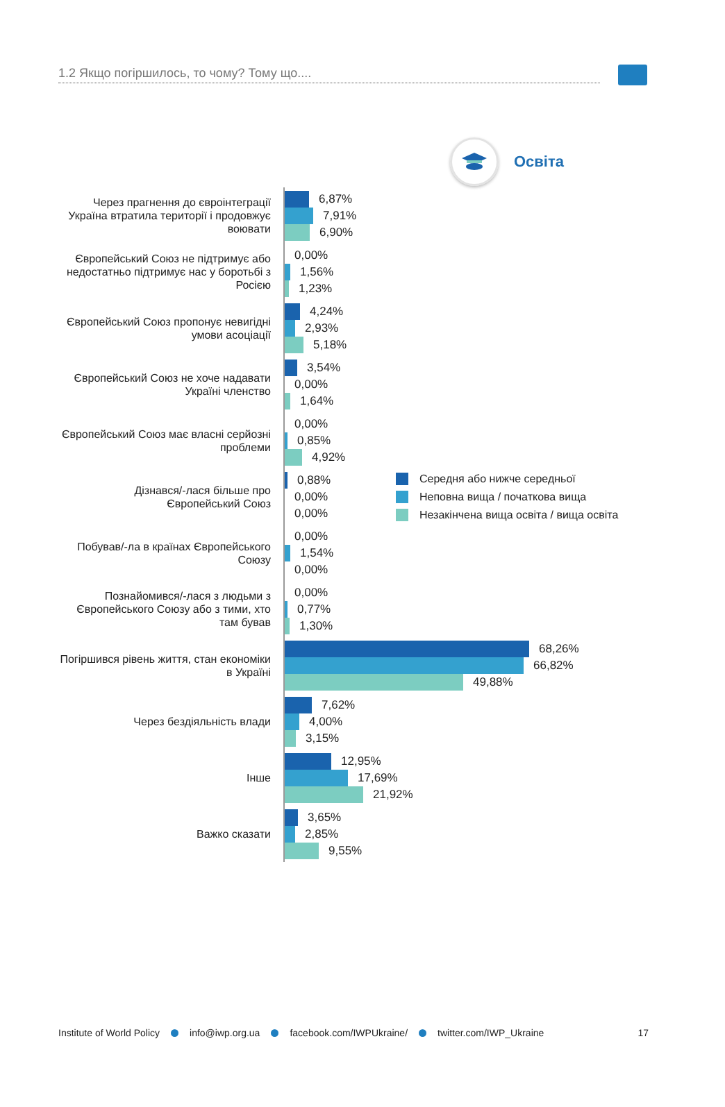1.2 Якщо погіршилось, то чому? Тому що....
Освіта
Через прагнення до євроінтеграції Україна втратила території і продовжує воювати
6,87%
7,91%
6,90%
Європейський Союз не підтримує або недостатньо підтримує нас у боротьбі з Росією
0,00%
1,56%
1,23%
Європейський Союз пропонує невигідні умови асоціації
4,24%
2,93%
5,18%
Європейський Союз не хоче надавати Україні членство
3,54%
0,00%
1,64%
Європейський Союз має власні серйозні проблеми
0,00%
0,85%
4,92%
Дізнався/-лася більше про Європейський Союз
0,88%
0,00%
0,00%
Середня або нижче середньої
Неповна вища / початкова вища
Незакінчена вища освіта / вища освіта
Побував/-ла в країнах Європейського Союзу
0,00%
1,54%
0,00%
Познайомився/-лася з людьми з Європей­ського Союзу або з тими, хто там бував
0,00%
0,77%
1,30%
Погіршився рівень життя, стан економіки в Україні
68,26%
66,82%
49,88%
Через бездіяльність влади
7,62%
4,00%
3,15%
Інше
12,95%
17,69%
21,92%
Важко сказати
3,65%
2,85%
9,55%
Institute of World Policy info@iwp.org.ua facebook.com/IWPUkraine/ twitter.com/IWP_Ukraine 17